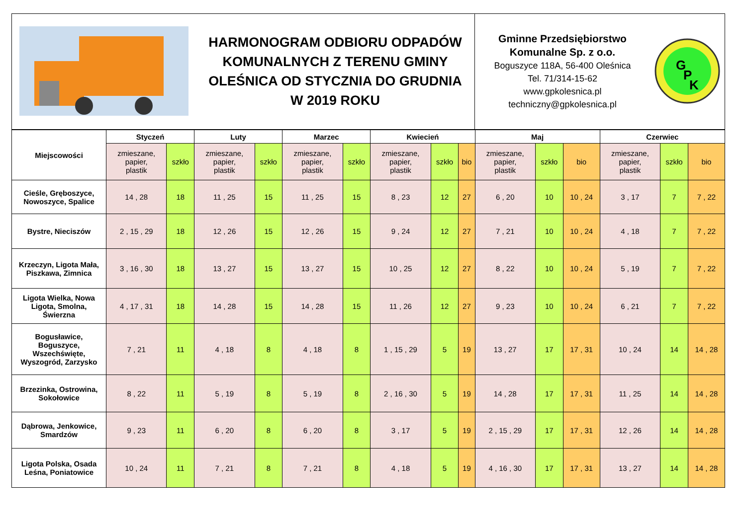| | HARMONOGRAM ODBIORU ODPADÓW KOMUNALNYCH Z TERENU GMINY OLEŚNICA OD STYCZNIA DO GRUDNIA W 2019 ROKU | Gminne Przedsiębiorstwo Komunalne Sp. z o.o. Boguszyce 118A, 56-400 Oleśnica Tel. 71/314-15-62 www.gpkolesnica.pl techniczny@gpkolesnica.pl | G P K |
| Miejscowości | Styczeń | | Luty | | Marzec | | Kwiecień | | | Maj | | | Czerwiec | | |
| --- | --- | --- | --- | --- | --- | --- | --- | --- | --- | --- | --- | --- | --- | --- | --- |
| | zmieszane, papier, plastik | szkło | zmieszane, papier, plastik | szkło | zmieszane, papier, plastik | szkło | zmieszane, papier, plastik | szkło | bio | zmieszane, papier, plastik | szkło | bio | zmieszane, papier, plastik | szkło | bio |
| Cieśle, Gręboszyce, Nowoszyce, Spalice | 14 , 28 | 18 | 11 , 25 | 15 | 11 , 25 | 15 | 8 , 23 | 12 | 27 | 6 , 20 | 10 | 10 , 24 | 3 , 17 | 7 | 7 , 22 |
| Bystre, Nieciszów | 2 , 15 , 29 | 18 | 12 , 26 | 15 | 12 , 26 | 15 | 9 , 24 | 12 | 27 | 7 , 21 | 10 | 10 , 24 | 4 , 18 | 7 | 7 , 22 |
| Krzeczyn, Ligota Mała, Piszkawa, Zimnica | 3 , 16 , 30 | 18 | 13 , 27 | 15 | 13 , 27 | 15 | 10 , 25 | 12 | 27 | 8 , 22 | 10 | 10 , 24 | 5 , 19 | 7 | 7 , 22 |
| Ligota Wielka, Nowa Ligota, Smolna, Świerzna | 4 , 17 , 31 | 18 | 14 , 28 | 15 | 14 , 28 | 15 | 11 , 26 | 12 | 27 | 9 , 23 | 10 | 10 , 24 | 6 , 21 | 7 | 7 , 22 |
| Bogusławice, Boguszyce, Wszechświęte, Wyszogród, Zarzysko | 7 , 21 | 11 | 4 , 18 | 8 | 4 , 18 | 8 | 1 , 15 , 29 | 5 | 19 | 13 , 27 | 17 | 17 , 31 | 10 , 24 | 14 | 14 , 28 |
| Brzezinka, Ostrowina, Sokołowice | 8 , 22 | 11 | 5 , 19 | 8 | 5 , 19 | 8 | 2 , 16 , 30 | 5 | 19 | 14 , 28 | 17 | 17 , 31 | 11 , 25 | 14 | 14 , 28 |
| Dąbrowa, Jenkowice, Smardzów | 9 , 23 | 11 | 6 , 20 | 8 | 6 , 20 | 8 | 3 , 17 | 5 | 19 | 2 , 15 , 29 | 17 | 17 , 31 | 12 , 26 | 14 | 14 , 28 |
| Ligota Polska, Osada Leśna, Poniatowice | 10 , 24 | 11 | 7 , 21 | 8 | 7 , 21 | 8 | 4 , 18 | 5 | 19 | 4 , 16 , 30 | 17 | 17 , 31 | 13 , 27 | 14 | 14 , 28 |